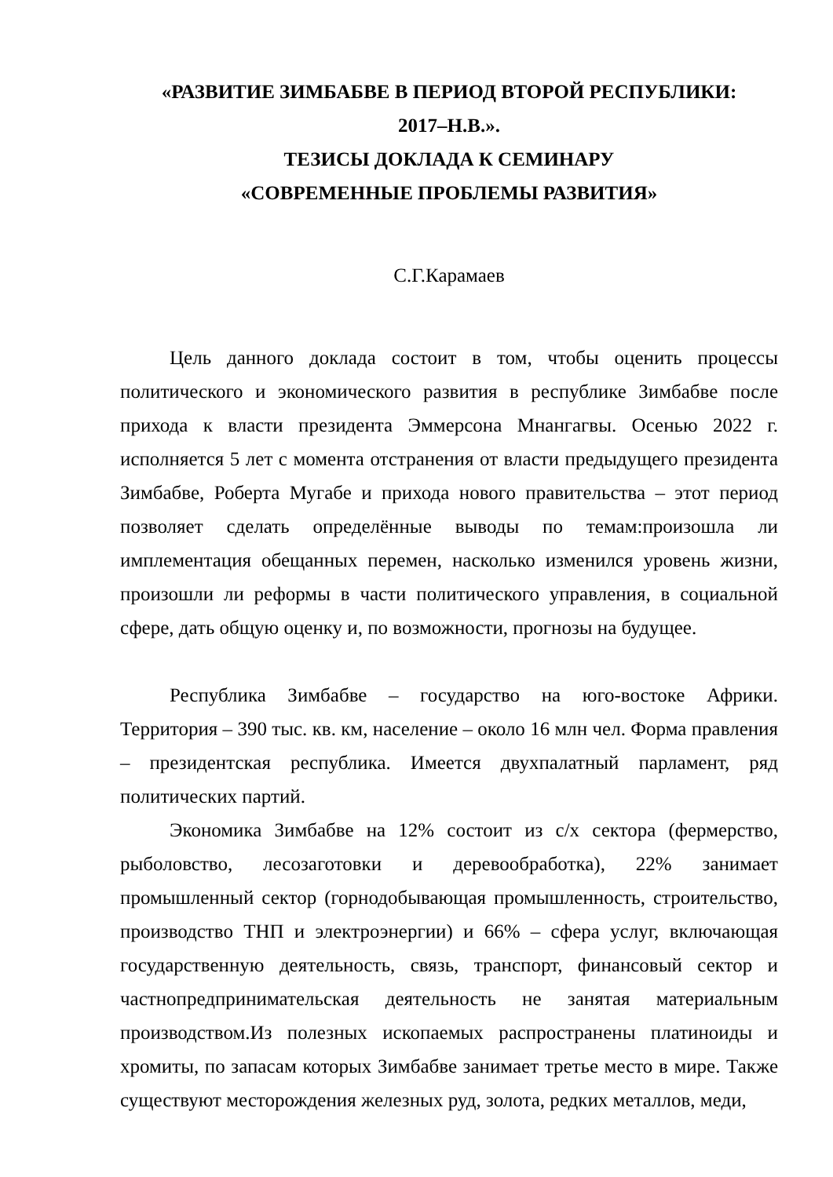«РАЗВИТИЕ ЗИМБАБВЕ В ПЕРИОД ВТОРОЙ РЕСПУБЛИКИ:
2017–Н.В.».
ТЕЗИСЫ ДОКЛАДА К СЕМИНАРУ
«СОВРЕМЕННЫЕ ПРОБЛЕМЫ РАЗВИТИЯ»
С.Г.Карамаев
Цель данного доклада состоит в том, чтобы оценить процессы политического и экономического развития в республике Зимбабве после прихода к власти президента Эммерсона Мнангагвы. Осенью 2022 г. исполняется 5 лет с момента отстранения от власти предыдущего президента Зимбабве, Роберта Мугабе и прихода нового правительства – этот период позволяет сделать определённые выводы по темам:произошла ли имплементация обещанных перемен, насколько изменился уровень жизни, произошли ли реформы в части политического управления, в социальной сфере, дать общую оценку и, по возможности, прогнозы на будущее.
Республика Зимбабве – государство на юго-востоке Африки. Территория – 390 тыс. кв. км, население – около 16 млн чел. Форма правления – президентская республика. Имеется двухпалатный парламент, ряд политических партий.
Экономика Зимбабве на 12% состоит из с/х сектора (фермерство, рыболовство, лесозаготовки и деревообработка), 22% занимает промышленный сектор (горнодобывающая промышленность, строительство, производство ТНП и электроэнергии) и 66% – сфера услуг, включающая государственную деятельность, связь, транспорт, финансовый сектор и частнопредпринимательская деятельность не занятая материальным производством.Из полезных ископаемых распространены платиноиды и хромиты, по запасам которых Зимбабве занимает третье место в мире. Также существуют месторождения железных руд, золота, редких металлов, меди,